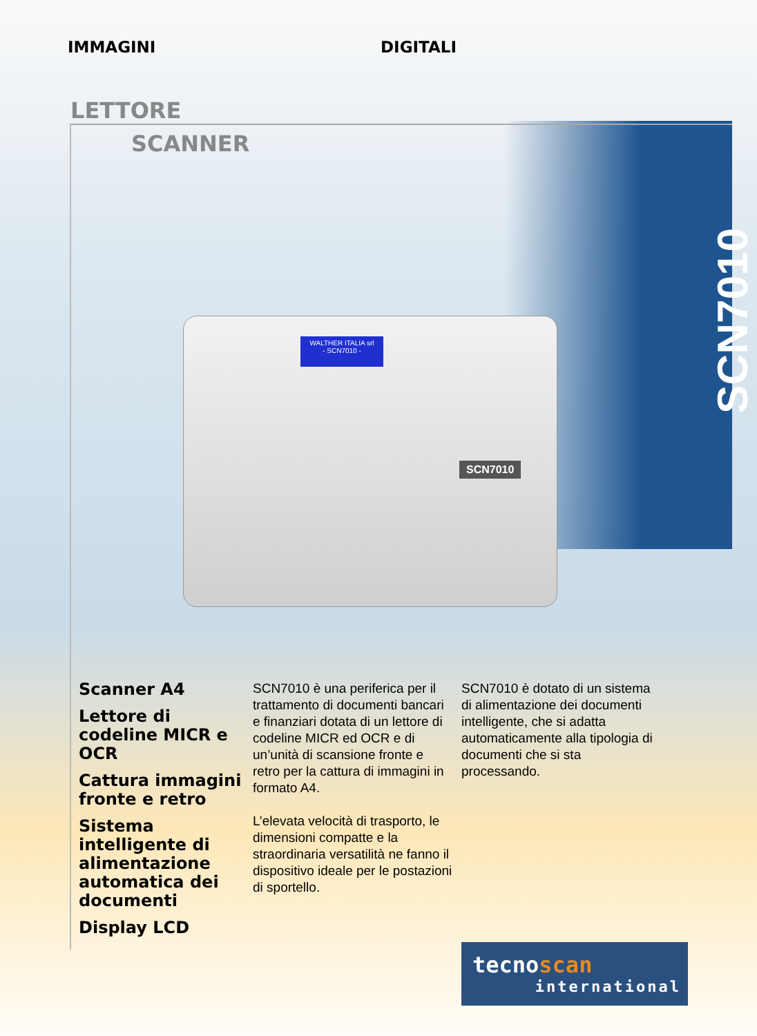IMMAGINI DIGITALI
LETTORE
SCANNER
SCN7010
WALTHER ITALIA srl
- SCN7010 -
SCN7010
Scanner A4
Lettore di codeline MICR e OCR
Cattura immagini fronte e retro
Sistema intelligente di alimentazione automatica dei documenti
Display LCD
SCN7010 è una periferica per il trattamento di documenti bancari e finanziari dotata di un lettore di codeline MICR ed OCR e di un’unità di scansione fronte e retro per la cattura di immagini in formato A4.
L’elevata velocità di trasporto, le dimensioni compatte e la straordinaria versatilità ne fanno il dispositivo ideale per le postazioni di sportello.
SCN7010 è dotato di un sistema di alimentazione dei documenti intelligente, che si adatta automaticamente alla tipologia di documenti che si sta processando.
tecnoscan
international